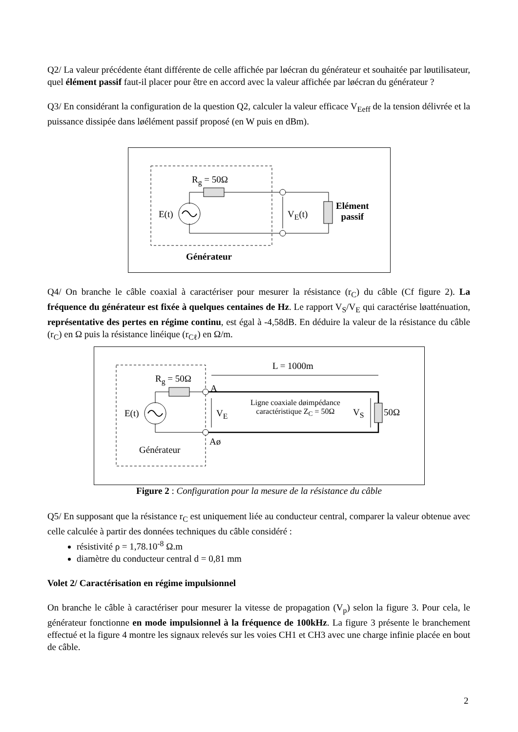Q2/ La valeur précédente étant différente de celle affichée par løécran du générateur et souhaitée par løutilisateur, quel élément passif faut-il placer pour être en accord avec la valeur affichée par løécran du générateur ?
Q3/ En considérant la configuration de la question Q2, calculer la valeur efficace V<sub>Eeff</sub> de la tension délivrée et la puissance dissipée dans løélément passif proposé (en W puis en dBm).
R<sub>g</sub> = 50Ω
E(t) V<sub>E</sub>(t)
Elément
passif
Générateur
Q4/ On branche le câble coaxial à caractériser pour mesurer la résistance (r<sub>C</sub>) du câble (Cf figure 2). La fréquence du générateur est fixée à quelques centaines de Hz. Le rapport V<sub>S</sub>/V<sub>E</sub> qui caractérise løatténuation, représentative des pertes en régime continu, est égal à -4,58dB. En déduire la valeur de la résistance du câble (r<sub>C</sub>) en Ω puis la résistance linéique (r<sub>Cℓ</sub>) en Ω/m.
L = 1000m
R<sub>g</sub> = 50Ω
A
E(t) V<sub>E</sub>
Ligne coaxiale døimpédance
caractéristique Z<sub>C</sub> = 50Ω
V<sub>S</sub> 50Ω
Aø
Générateur
Figure 2 : Configuration pour la mesure de la résistance du câble
Q5/ En supposant que la résistance r<sub>C</sub> est uniquement liée au conducteur central, comparer la valeur obtenue avec celle calculée à partir des données techniques du câble considéré :
résistivité ρ = 1,78.10<sup>-8</sup> Ω.m
diamètre du conducteur central d = 0,81 mm
Volet 2/ Caractérisation en régime impulsionnel
On branche le câble à caractériser pour mesurer la vitesse de propagation (V<sub>p</sub>) selon la figure 3. Pour cela, le générateur fonctionne en mode impulsionnel à la fréquence de 100kHz. La figure 3 présente le branchement effectué et la figure 4 montre les signaux relevés sur les voies CH1 et CH3 avec une charge infinie placée en bout de câble.
2